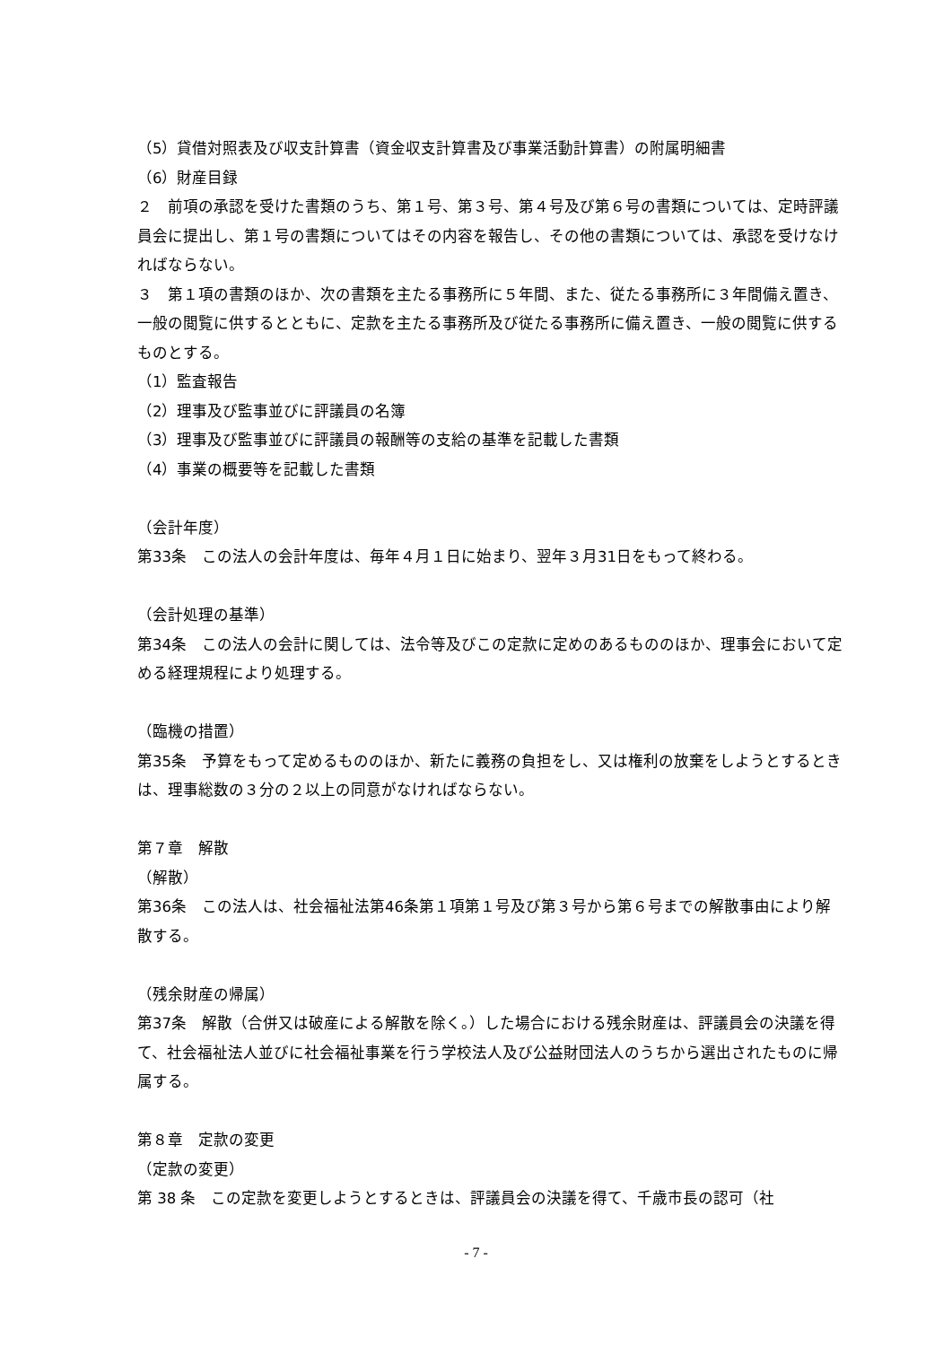（5）貸借対照表及び収支計算書（資金収支計算書及び事業活動計算書）の附属明細書
（6）財産目録
２　前項の承認を受けた書類のうち、第１号、第３号、第４号及び第６号の書類については、定時評議員会に提出し、第１号の書類についてはその内容を報告し、その他の書類については、承認を受けなければならない。
３　第１項の書類のほか、次の書類を主たる事務所に５年間、また、従たる事務所に３年間備え置き、一般の閲覧に供するとともに、定款を主たる事務所及び従たる事務所に備え置き、一般の閲覧に供するものとする。
（1）監査報告
（2）理事及び監事並びに評議員の名簿
（3）理事及び監事並びに評議員の報酬等の支給の基準を記載した書類
（4）事業の概要等を記載した書類
（会計年度）
第33条　この法人の会計年度は、毎年４月１日に始まり、翌年３月31日をもって終わる。
（会計処理の基準）
第34条　この法人の会計に関しては、法令等及びこの定款に定めのあるもののほか、理事会において定める経理規程により処理する。
（臨機の措置）
第35条　予算をもって定めるもののほか、新たに義務の負担をし、又は権利の放棄をしようとするときは、理事総数の３分の２以上の同意がなければならない。
第７章　解散
（解散）
第36条　この法人は、社会福祉法第46条第１項第１号及び第３号から第６号までの解散事由により解散する。
（残余財産の帰属）
第37条　解散（合併又は破産による解散を除く。）した場合における残余財産は、評議員会の決議を得て、社会福祉法人並びに社会福祉事業を行う学校法人及び公益財団法人のうちから選出されたものに帰属する。
第８章　定款の変更
（定款の変更）
第 38 条　この定款を変更しようとするときは、評議員会の決議を得て、千歳市長の認可（社
- 7 -